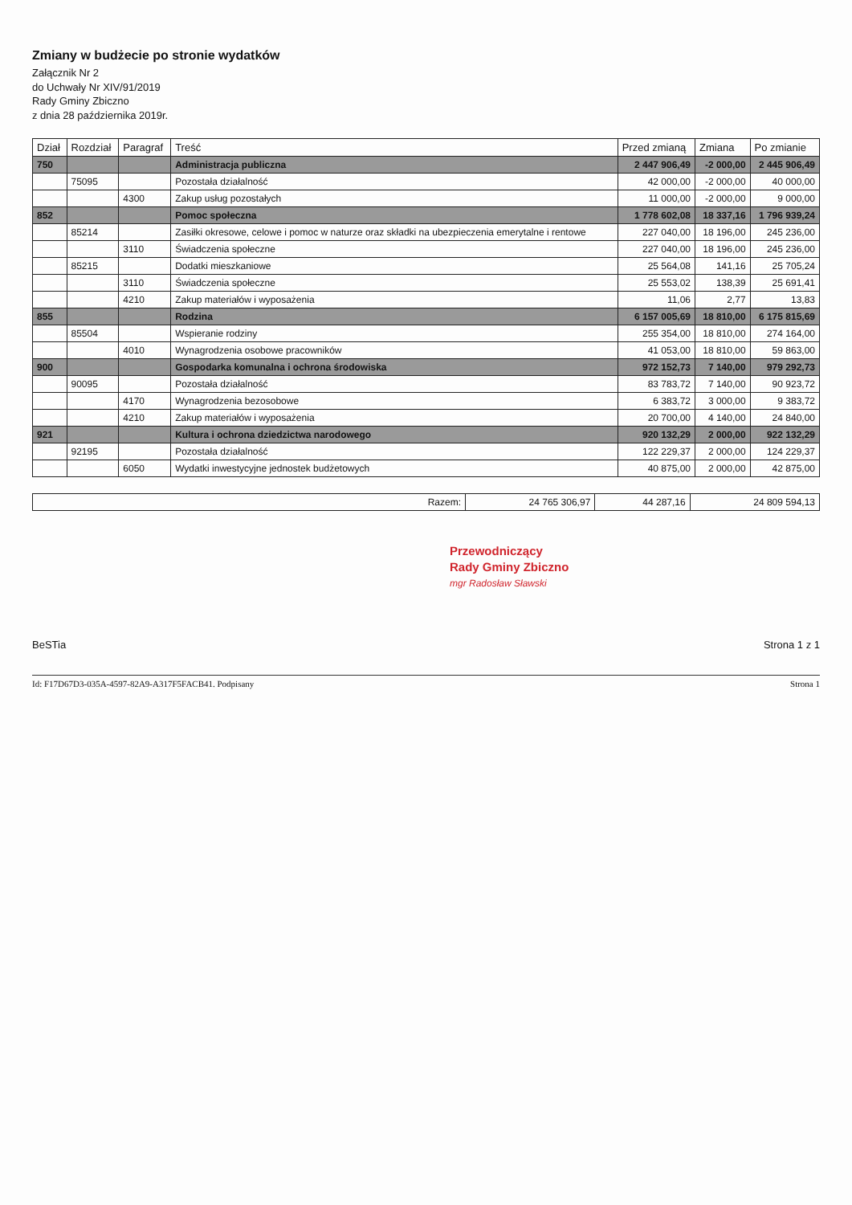Zmiany w budżecie po stronie wydatków
Załącznik Nr 2
do Uchwały Nr XIV/91/2019
Rady Gminy Zbiczno
z dnia 28 października 2019r.
| Dział | Rozdział | Paragraf | Treść | Przed zmianą | Zmiana | Po zmianie |
| --- | --- | --- | --- | --- | --- | --- |
| 750 | | | Administracja publiczna | 2 447 906,49 | -2 000,00 | 2 445 906,49 |
| | 75095 | | Pozostała działalność | 42 000,00 | -2 000,00 | 40 000,00 |
| | | 4300 | Zakup usług pozostałych | 11 000,00 | -2 000,00 | 9 000,00 |
| 852 | | | Pomoc społeczna | 1 778 602,08 | 18 337,16 | 1 796 939,24 |
| | 85214 | | Zasiłki okresowe, celowe i pomoc w naturze oraz składki na ubezpieczenia emerytalne i rentowe | 227 040,00 | 18 196,00 | 245 236,00 |
| | | 3110 | Świadczenia społeczne | 227 040,00 | 18 196,00 | 245 236,00 |
| | 85215 | | Dodatki mieszkaniowe | 25 564,08 | 141,16 | 25 705,24 |
| | | 3110 | Świadczenia społeczne | 25 553,02 | 138,39 | 25 691,41 |
| | | 4210 | Zakup materiałów i wyposażenia | 11,06 | 2,77 | 13,83 |
| 855 | | | Rodzina | 6 157 005,69 | 18 810,00 | 6 175 815,69 |
| | 85504 | | Wspieranie rodziny | 255 354,00 | 18 810,00 | 274 164,00 |
| | | 4010 | Wynagrodzenia osobowe pracowników | 41 053,00 | 18 810,00 | 59 863,00 |
| 900 | | | Gospodarka komunalna i ochrona środowiska | 972 152,73 | 7 140,00 | 979 292,73 |
| | 90095 | | Pozostała działalność | 83 783,72 | 7 140,00 | 90 923,72 |
| | | 4170 | Wynagrodzenia bezosobowe | 6 383,72 | 3 000,00 | 9 383,72 |
| | | 4210 | Zakup materiałów i wyposażenia | 20 700,00 | 4 140,00 | 24 840,00 |
| 921 | | | Kultura i ochrona dziedzictwa narodowego | 920 132,29 | 2 000,00 | 922 132,29 |
| | 92195 | | Pozostała działalność | 122 229,37 | 2 000,00 | 124 229,37 |
| | | 6050 | Wydatki inwestycyjne jednostek budżetowych | 40 875,00 | 2 000,00 | 42 875,00 |
| Razem: | 24 765 306,97 | 44 287,16 | 24 809 594,13 |
Przewodniczący
Rady Gminy Zbiczno
mgr Radosław Sławski
BeSTia Strona 1 z 1
Id: F17D67D3-035A-4597-82A9-A317F5FACB41. Podpisany Strona 1